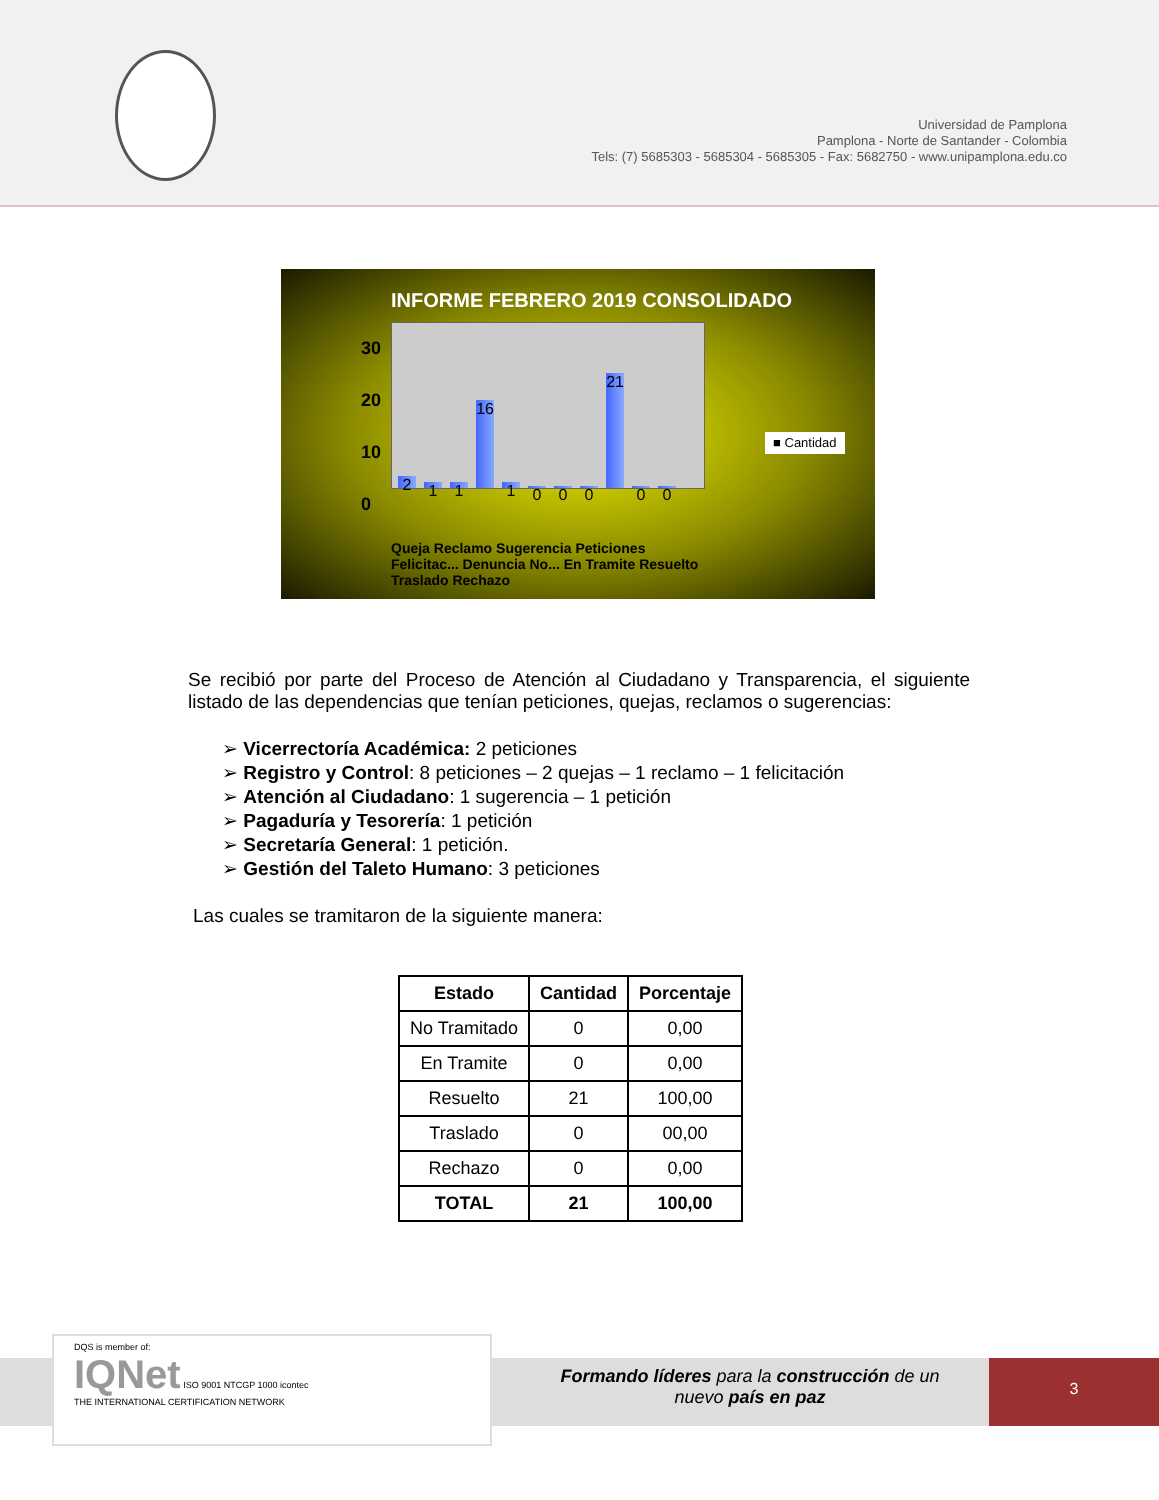Universidad de Pamplona
Pamplona - Norte de Santander - Colombia
Tels: (7) 5685303 - 5685304 - 5685305 - Fax: 5682750 - www.unipamplona.edu.co
INFORME FEBRERO 2019 CONSOLIDADO
30
20
10
0
2
1
1
16
1
0
0
0
21
0
0
■ Cantidad
Queja Reclamo Sugerencia Peticiones Felicitac... Denuncia No... En Tramite Resuelto Traslado Rechazo
Se recibió por parte del Proceso de Atención al Ciudadano y Transparencia, el siguiente listado de las dependencias que tenían peticiones, quejas, reclamos o sugerencias:
➢ Vicerrectoría Académica: 2 peticiones
➢ Registro y Control: 8 peticiones – 2 quejas – 1 reclamo – 1 felicitación
➢ Atención al Ciudadano: 1 sugerencia – 1 petición
➢ Pagaduría y Tesorería: 1 petición
➢ Secretaría General: 1 petición.
➢ Gestión del Taleto Humano: 3 peticiones
Las cuales se tramitaron de la siguiente manera:
| Estado | Cantidad | Porcentaje |
| --- | --- | --- |
| No Tramitado | 0 | 0,00 |
| En Tramite | 0 | 0,00 |
| Resuelto | 21 | 100,00 |
| Traslado | 0 | 00,00 |
| Rechazo | 0 | 0,00 |
| TOTAL | 21 | 100,00 |
DQS is member of:
IQNet ISO 9001 NTCGP 1000 icontec
THE INTERNATIONAL CERTIFICATION NETWORK
Formando líderes para la construcción de un
nuevo país en paz
3